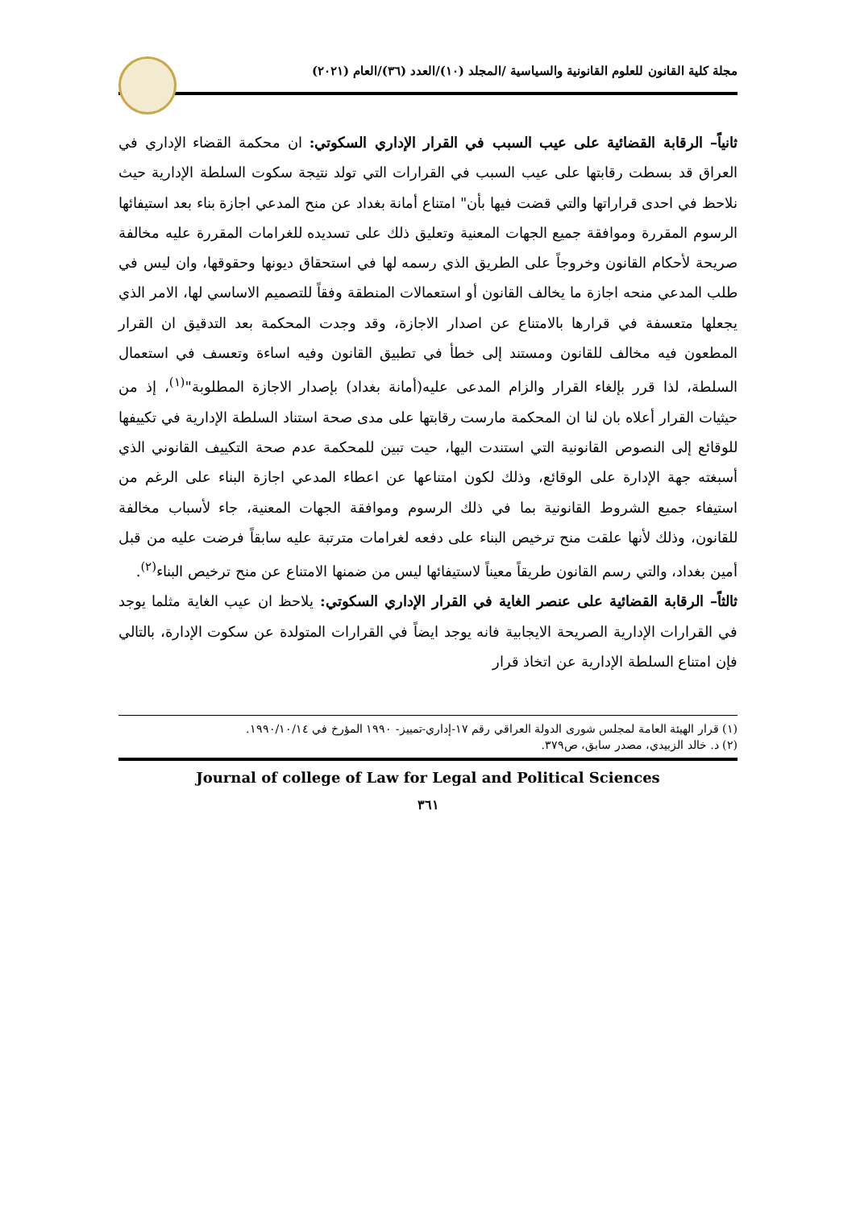مجلة كلية القانون للعلوم القانونية والسياسية /المجلد (١٠)/العدد (٣٦)/العام (٢٠٢١)
ثانياً– الرقابة القضائية على عيب السبب في القرار الإداري السكوتي: ان محكمة القضاء الإداري في العراق قد بسطت رقابتها على عيب السبب في القرارات التي تولد نتيجة سكوت السلطة الإدارية حيث نلاحظ في احدى قراراتها والتي قضت فيها بأن" امتناع أمانة بغداد عن منح المدعي اجازة بناء بعد استيفائها الرسوم المقررة وموافقة جميع الجهات المعنية وتعليق ذلك على تسديده للغرامات المقررة عليه مخالفة صريحة لأحكام القانون وخروجاً على الطريق الذي رسمه لها في استحقاق ديونها وحقوقها، وان ليس في طلب المدعي منحه اجازة ما يخالف القانون أو استعمالات المنطقة وفقاً للتصميم الاساسي لها، الامر الذي يجعلها متعسفة في قرارها بالامتناع عن اصدار الاجازة، وقد وجدت المحكمة بعد التدقيق ان القرار المطعون فيه مخالف للقانون ومستند إلى خطأ في تطبيق القانون وفيه اساءة وتعسف في استعمال السلطة، لذا قرر بإلغاء القرار والزام المدعى عليه(أمانة بغداد) بإصدار الاجازة المطلوبة"<sup>(١)</sup>، إذ من حيثيات القرار أعلاه بان لنا ان المحكمة مارست رقابتها على مدى صحة استناد السلطة الإدارية في تكييفها للوقائع إلى النصوص القانونية التي استندت اليها، حيت تبين للمحكمة عدم صحة التكييف القانوني الذي أسبغته جهة الإدارة على الوقائع، وذلك لكون امتناعها عن اعطاء المدعي اجازة البناء على الرغم من استيفاء جميع الشروط القانونية بما في ذلك الرسوم وموافقة الجهات المعنية، جاء لأسباب مخالفة للقانون، وذلك لأنها علقت منح ترخيص البناء على دفعه لغرامات مترتبة عليه سابقاً فرضت عليه من قبل أمين بغداد، والتي رسم القانون طريقاً معيناً لاستيفائها ليس من ضمنها الامتناع عن منح ترخيص البناء<sup>(٢)</sup>.
ثالثاً– الرقابة القضائية على عنصر الغاية في القرار الإداري السكوتي: يلاحظ ان عيب الغاية مثلما يوجد في القرارات الإدارية الصريحة الايجابية فانه يوجد ايضاً في القرارات المتولدة عن سكوت الإدارة، بالتالي فإن امتناع السلطة الإدارية عن اتخاذ قرار
(١) قرار الهيئة العامة لمجلس شورى الدولة العراقي رقم ١٧-إداري-تمييز- ١٩٩٠ المؤرخ في ١٩٩٠/١٠/١٤.
(٢) د. خالد الزبيدي، مصدر سابق، ص٣٧٩.
Journal of college of Law for Legal and Political Sciences
٣٦١